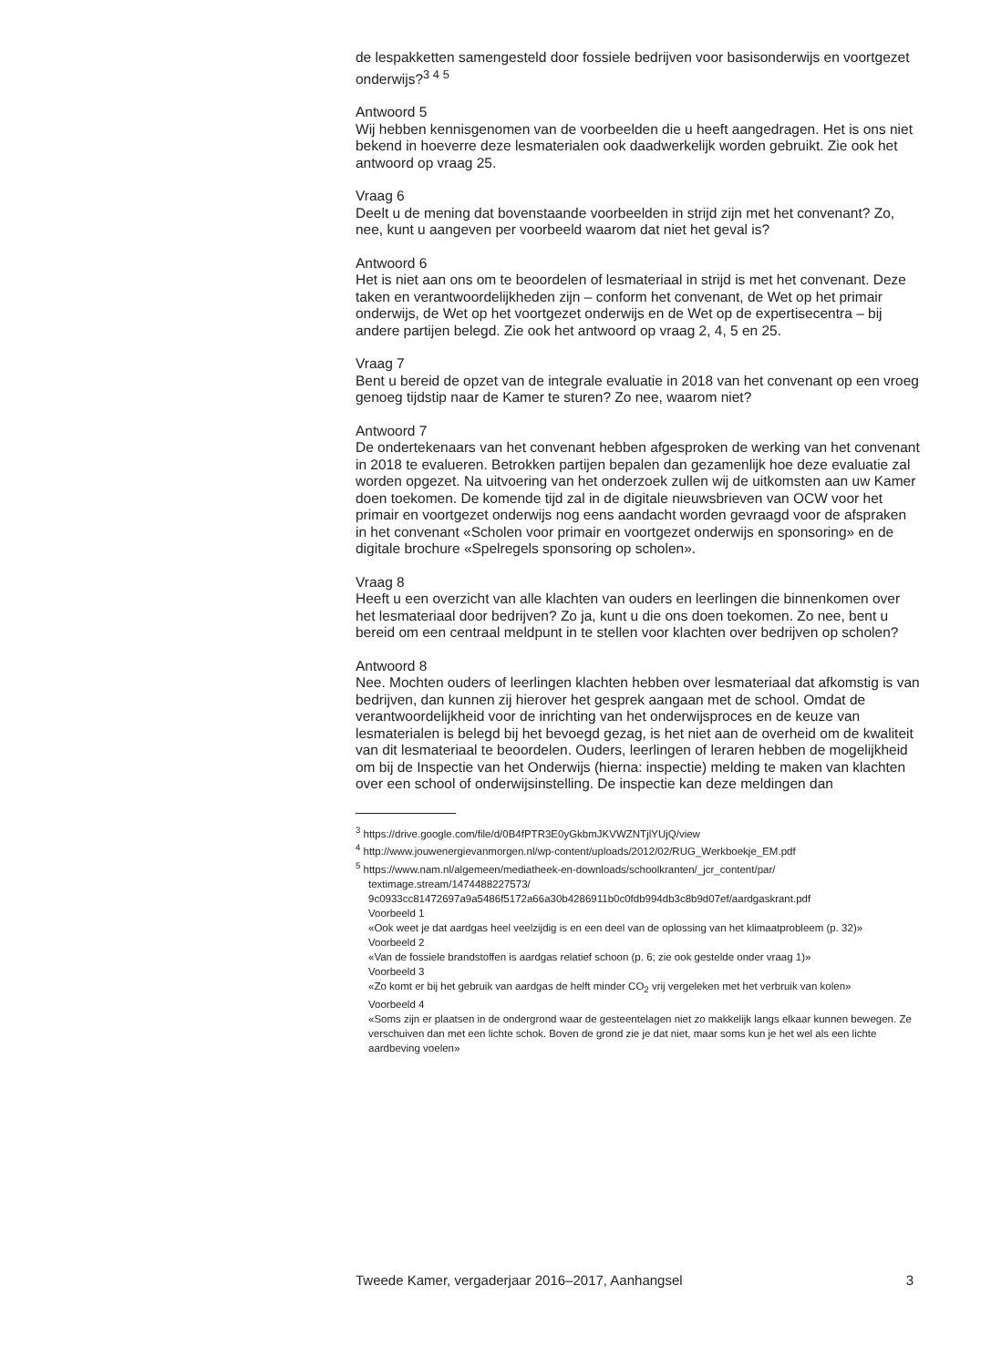de lespakketten samengesteld door fossiele bedrijven voor basisonderwijs en voortgezet onderwijs?<sup>3 4 5</sup>
Antwoord 5
Wij hebben kennisgenomen van de voorbeelden die u heeft aangedragen. Het is ons niet bekend in hoeverre deze lesmaterialen ook daadwerkelijk worden gebruikt. Zie ook het antwoord op vraag 25.
Vraag 6
Deelt u de mening dat bovenstaande voorbeelden in strijd zijn met het convenant? Zo, nee, kunt u aangeven per voorbeeld waarom dat niet het geval is?
Antwoord 6
Het is niet aan ons om te beoordelen of lesmateriaal in strijd is met het convenant. Deze taken en verantwoordelijkheden zijn – conform het convenant, de Wet op het primair onderwijs, de Wet op het voortgezet onderwijs en de Wet op de expertisecentra – bij andere partijen belegd. Zie ook het antwoord op vraag 2, 4, 5 en 25.
Vraag 7
Bent u bereid de opzet van de integrale evaluatie in 2018 van het convenant op een vroeg genoeg tijdstip naar de Kamer te sturen? Zo nee, waarom niet?
Antwoord 7
De ondertekenaars van het convenant hebben afgesproken de werking van het convenant in 2018 te evalueren. Betrokken partijen bepalen dan gezamenlijk hoe deze evaluatie zal worden opgezet. Na uitvoering van het onderzoek zullen wij de uitkomsten aan uw Kamer doen toekomen. De komende tijd zal in de digitale nieuwsbrieven van OCW voor het primair en voortgezet onderwijs nog eens aandacht worden gevraagd voor de afspraken in het convenant «Scholen voor primair en voortgezet onderwijs en sponsoring» en de digitale brochure «Spelregels sponsoring op scholen».
Vraag 8
Heeft u een overzicht van alle klachten van ouders en leerlingen die binnenkomen over het lesmateriaal door bedrijven? Zo ja, kunt u die ons doen toekomen. Zo nee, bent u bereid om een centraal meldpunt in te stellen voor klachten over bedrijven op scholen?
Antwoord 8
Nee. Mochten ouders of leerlingen klachten hebben over lesmateriaal dat afkomstig is van bedrijven, dan kunnen zij hierover het gesprek aangaan met de school. Omdat de verantwoordelijkheid voor de inrichting van het onderwijsproces en de keuze van lesmaterialen is belegd bij het bevoegd gezag, is het niet aan de overheid om de kwaliteit van dit lesmateriaal te beoordelen. Ouders, leerlingen of leraren hebben de mogelijkheid om bij de Inspectie van het Onderwijs (hierna: inspectie) melding te maken van klachten over een school of onderwijsinstelling. De inspectie kan deze meldingen dan
<sup>3</sup> https://drive.google.com/file/d/0B4fPTR3E0yGkbmJKVWZNTjlYUjQ/view
<sup>4</sup> http://www.jouwenergievanmorgen.nl/wp-content/uploads/2012/02/RUG_Werkboekje_EM.pdf
<sup>5</sup> https://www.nam.nl/algemeen/mediatheek-en-downloads/schoolkranten/_jcr_content/par/ textimage.stream/1474488227573/ 9c0933cc81472697a9a5486f5172a66a30b4286911b0c0fdb994db3c8b9d07ef/aardgaskrant.pdf
Voorbeeld 1
«Ook weet je dat aardgas heel veelzijdig is en een deel van de oplossing van het klimaatprobleem (p. 32)»
Voorbeeld 2
«Van de fossiele brandstoffen is aardgas relatief schoon (p. 6; zie ook gestelde onder vraag 1)»
Voorbeeld 3
«Zo komt er bij het gebruik van aardgas de helft minder CO<sub>2</sub> vrij vergeleken met het verbruik van kolen»
Voorbeeld 4
«Soms zijn er plaatsen in de ondergrond waar de gesteentelagen niet zo makkelijk langs elkaar kunnen bewegen. Ze verschuiven dan met een lichte schok. Boven de grond zie je dat niet, maar soms kun je het wel als een lichte aardbeving voelen»
Tweede Kamer, vergaderjaar 2016–2017, Aanhangsel 3